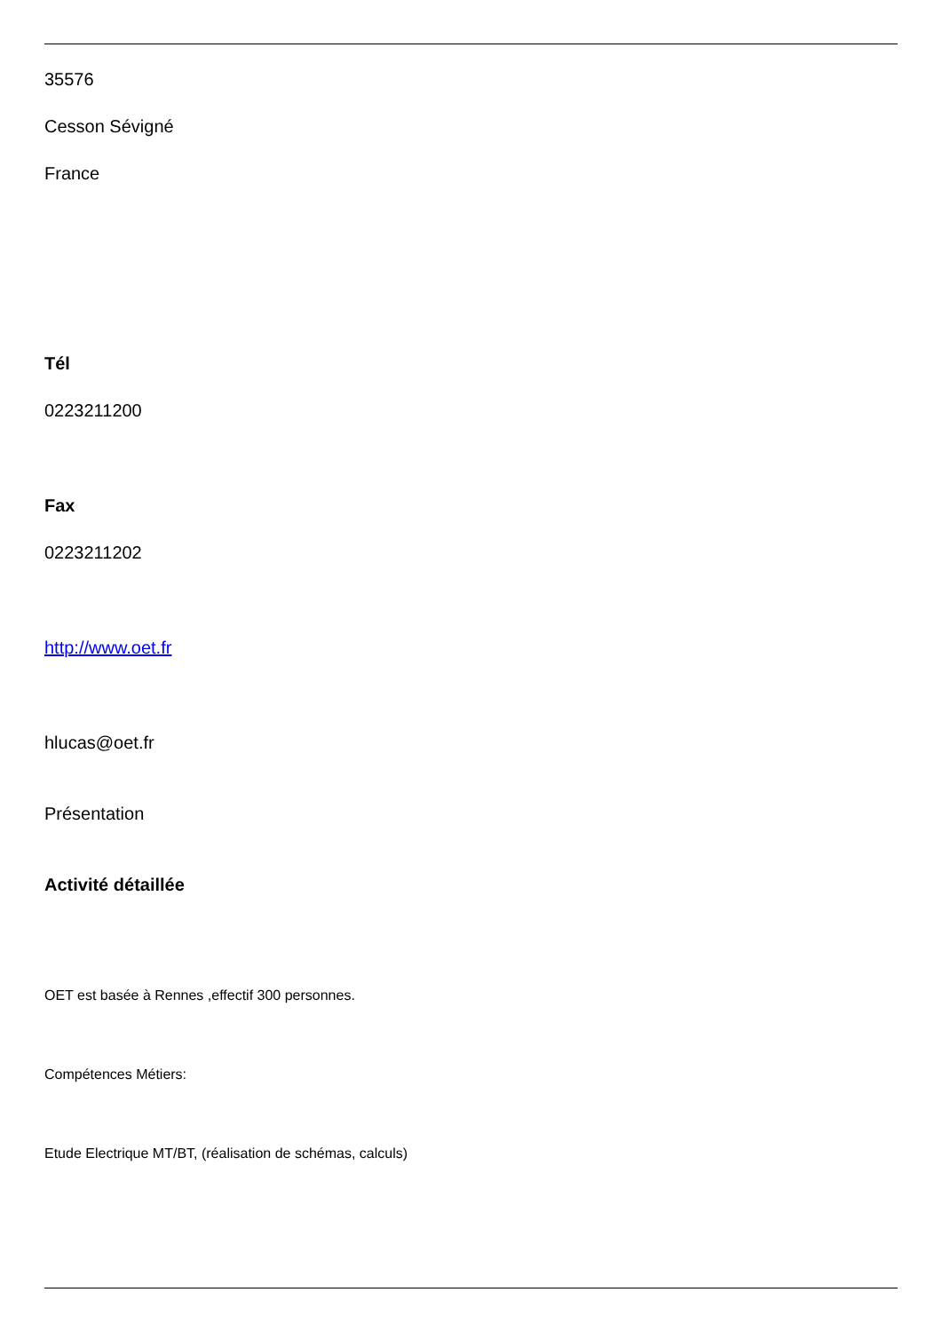35576
Cesson Sévigné
France
Tél
0223211200
Fax
0223211202
http://www.oet.fr
hlucas@oet.fr
Présentation
Activité détaillée
OET est basée à Rennes ,effectif 300 personnes.
Compétences Métiers:
Etude Electrique MT/BT, (réalisation de schémas, calculs)